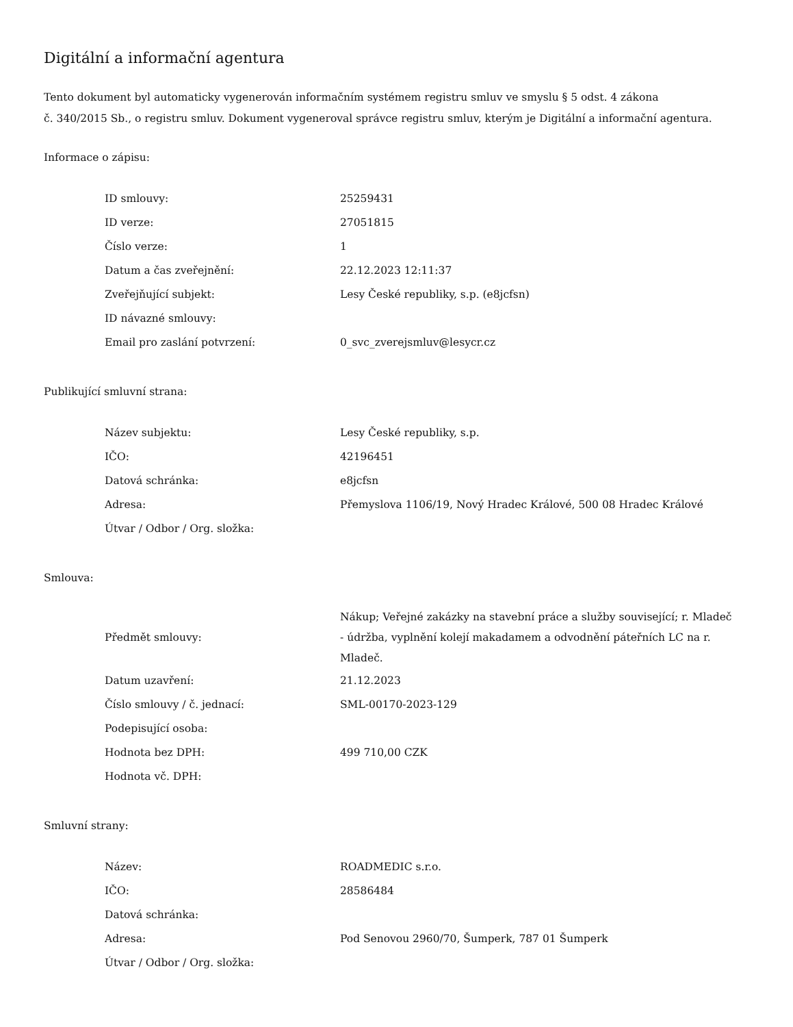Digitální a informační agentura
Tento dokument byl automaticky vygenerován informačním systémem registru smluv ve smyslu § 5 odst. 4 zákona
č. 340/2015 Sb., o registru smluv. Dokument vygeneroval správce registru smluv, kterým je Digitální a informační agentura.
Informace o zápisu:
| ID smlouvy: | 25259431 |
| ID verze: | 27051815 |
| Číslo verze: | 1 |
| Datum a čas zveřejnění: | 22.12.2023 12:11:37 |
| Zveřejňující subjekt: | Lesy České republiky, s.p. (e8jcfsn) |
| ID návazné smlouvy: | |
| Email pro zaslání potvrzení: | 0_svc_zverejsmluv@lesycr.cz |
Publikující smluvní strana:
| Název subjektu: | Lesy České republiky, s.p. |
| IČO: | 42196451 |
| Datová schránka: | e8jcfsn |
| Adresa: | Přemyslova 1106/19, Nový Hradec Králové, 500 08 Hradec Králové |
| Útvar / Odbor / Org. složka: | |
Smlouva:
| Předmět smlouvy: | Nákup; Veřejné zakázky na stavební práce a služby související; r. Mladeč - údržba, vyplnění kolejí makadamem a odvodnění páteřních LC na r. Mladeč. |
| Datum uzavření: | 21.12.2023 |
| Číslo smlouvy / č. jednací: | SML-00170-2023-129 |
| Podepisující osoba: | |
| Hodnota bez DPH: | 499 710,00 CZK |
| Hodnota vč. DPH: | |
Smluvní strany:
| Název: | ROADMEDIC s.r.o. |
| IČO: | 28586484 |
| Datová schránka: | |
| Adresa: | Pod Senovou 2960/70, Šumperk, 787 01 Šumperk |
| Útvar / Odbor / Org. složka: | |